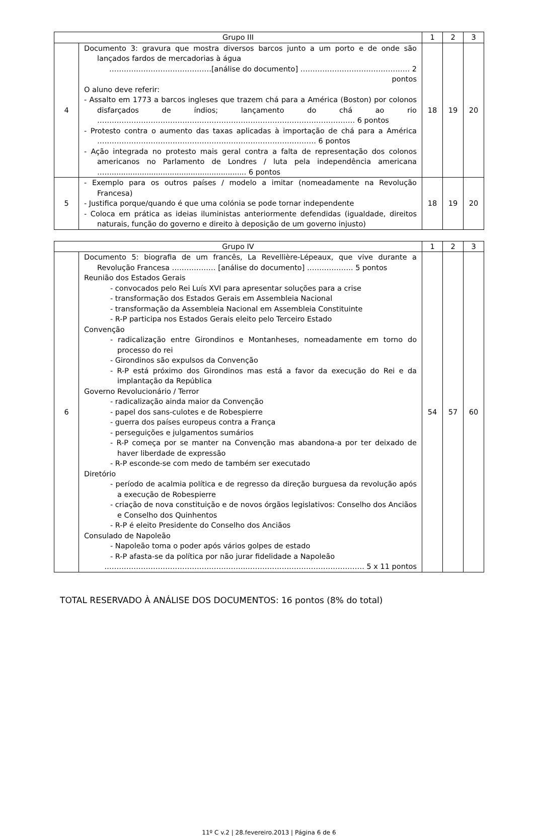| Grupo III | | 1 | 2 | 3 |
| --- | --- | --- | --- | --- |
| 4 | Documento 3: gravura que mostra diversos barcos junto a um porto e de onde são lançados fardos de mercadorias à água ……………………………………[análise do documento] ……………………………………… 2 pontos O aluno deve referir: - Assalto em 1773 a barcos ingleses que trazem chá para a América (Boston) por colonos disfarçados de índios; lançamento do chá ao rio ……………………………………………………………………………………………. 6 pontos - Protesto contra o aumento das taxas aplicadas à importação de chá para a América ……………………………………………………………………………… 6 pontos - Ação integrada no protesto mais geral contra a falta de representação dos colonos americanos no Parlamento de Londres / luta pela independência americana …….......................................................... 6 pontos | 18 | 19 | 20 |
| 5 | - Exemplo para os outros países / modelo a imitar (nomeadamente na Revolução Francesa) - Justifica porque/quando é que uma colónia se pode tornar independente - Coloca em prática as ideias iluministas anteriormente defendidas (igualdade, direitos naturais, função do governo e direito à deposição de um governo injusto) | 18 | 19 | 20 |
| Grupo IV | | 1 | 2 | 3 |
| --- | --- | --- | --- | --- |
| 6 | Documento 5: biografia de um francês, La Revellière-Lépeaux, que vive durante a Revolução Francesa ……………… [análise do documento] ………………. 5 pontos Reunião dos Estados Gerais - convocados pelo Rei Luís XVI para apresentar soluções para a crise - transformação dos Estados Gerais em Assembleia Nacional - transformação da Assembleia Nacional em Assembleia Constituinte - R-P participa nos Estados Gerais eleito pelo Terceiro Estado Convenção - radicalização entre Girondinos e Montanheses, nomeadamente em torno do processo do rei - Girondinos são expulsos da Convenção - R-P está próximo dos Girondinos mas está a favor da execução do Rei e da implantação da República Governo Revolucionário / Terror - radicalização ainda maior da Convenção - papel dos sans-culotes e de Robespierre - guerra dos países europeus contra a França - perseguições e julgamentos sumários - R-P começa por se manter na Convenção mas abandona-a por ter deixado de haver liberdade de expressão - R-P esconde-se com medo de também ser executado Diretório - período de acalmia política e de regresso da direção burguesa da revolução após a execução de Robespierre - criação de nova constituição e de novos órgãos legislativos: Conselho dos Anciãos e Conselho dos Quinhentos - R-P é eleito Presidente do Conselho dos Anciãos Consulado de Napoleão - Napoleão toma o poder após vários golpes de estado - R-P afasta-se da política por não jurar fidelidade a Napoleão …………………………………………………..………………………………………… 5 x 11 pontos | 54 | 57 | 60 |
TOTAL RESERVADO À ANÁLISE DOS DOCUMENTOS: 16 pontos (8% do total)
11º C v.2 | 28.fevereiro.2013 | Página 6 de 6